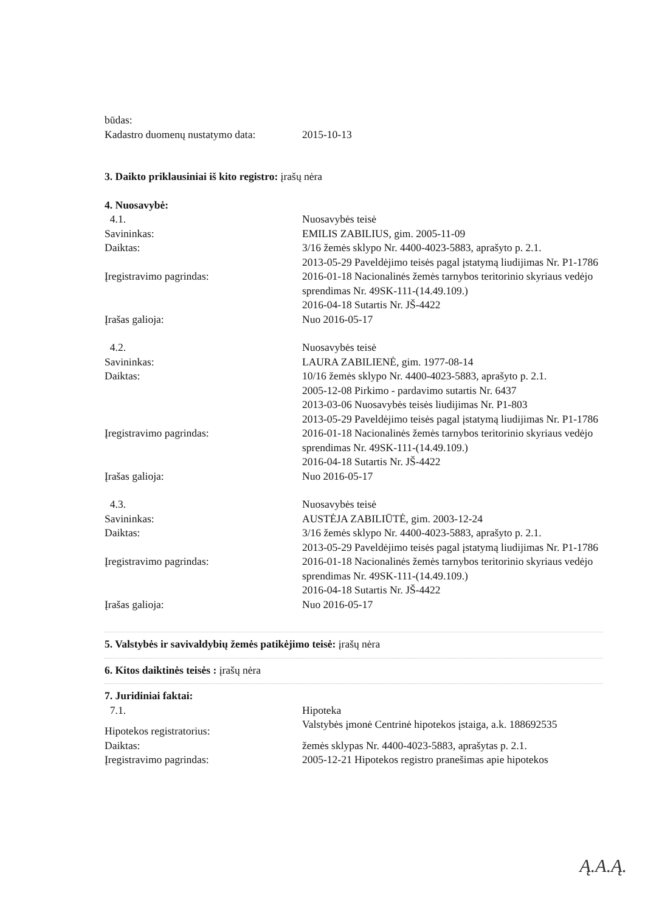būdas:
Kadastro duomenų nustatymo data:
2015-10-13
3. Daikto priklausiniai iš kito registro: įrašų nėra
4. Nuosavybė:
4.1. Nuosavybės teisė
Savininkas: EMILIS ZABILIUS, gim. 2005-11-09
Daiktas: 3/16 žemės sklypo Nr. 4400-4023-5883, aprašyto p. 2.1.
2013-05-29 Paveldėjimo teisės pagal įstatymą liudijimas Nr. P1-1786
Įregistravimo pagrindas: 2016-01-18 Nacionalinės žemės tarnybos teritorinio skyriaus vedėjo sprendimas Nr. 49SK-111-(14.49.109.)
2016-04-18 Sutartis Nr. JŠ-4422
Įrašas galioja: Nuo 2016-05-17
4.2. Nuosavybės teisė
Savininkas: LAURA ZABILIENĖ, gim. 1977-08-14
Daiktas: 10/16 žemės sklypo Nr. 4400-4023-5883, aprašyto p. 2.1.
Įregistravimo pagrindas: 2005-12-08 Pirkimo - pardavimo sutartis Nr. 6437
2013-03-06 Nuosavybės teisės liudijimas Nr. P1-803
2013-05-29 Paveldėjimo teisės pagal įstatymą liudijimas Nr. P1-1786
2016-01-18 Nacionalinės žemės tarnybos teritorinio skyriaus vedėjo sprendimas Nr. 49SK-111-(14.49.109.)
2016-04-18 Sutartis Nr. JŠ-4422
Įrašas galioja: Nuo 2016-05-17
4.3. Nuosavybės teisė
Savininkas: AUSTĖJA ZABILIŪTĖ, gim. 2003-12-24
Daiktas: 3/16 žemės sklypo Nr. 4400-4023-5883, aprašyto p. 2.1.
2013-05-29 Paveldėjimo teisės pagal įstatymą liudijimas Nr. P1-1786
Įregistravimo pagrindas: 2016-01-18 Nacionalinės žemės tarnybos teritorinio skyriaus vedėjo sprendimas Nr. 49SK-111-(14.49.109.)
2016-04-18 Sutartis Nr. JŠ-4422
Įrašas galioja: Nuo 2016-05-17
5. Valstybės ir savivaldybių žemės patikėjimo teisė: įrašų nėra
6. Kitos daiktinės teisės : įrašų nėra
7. Juridiniai faktai:
7.1. Hipoteka
Hipotekos registratorius:
Valstybės įmonė Centrinė hipotekos įstaiga, a.k. 188692535
Daiktas: žemės sklypas Nr. 4400-4023-5883, aprašytas p. 2.1.
Įregistravimo pagrindas: 2005-12-21 Hipotekos registro pranešimas apie hipotekos
Ą.A.Ą.